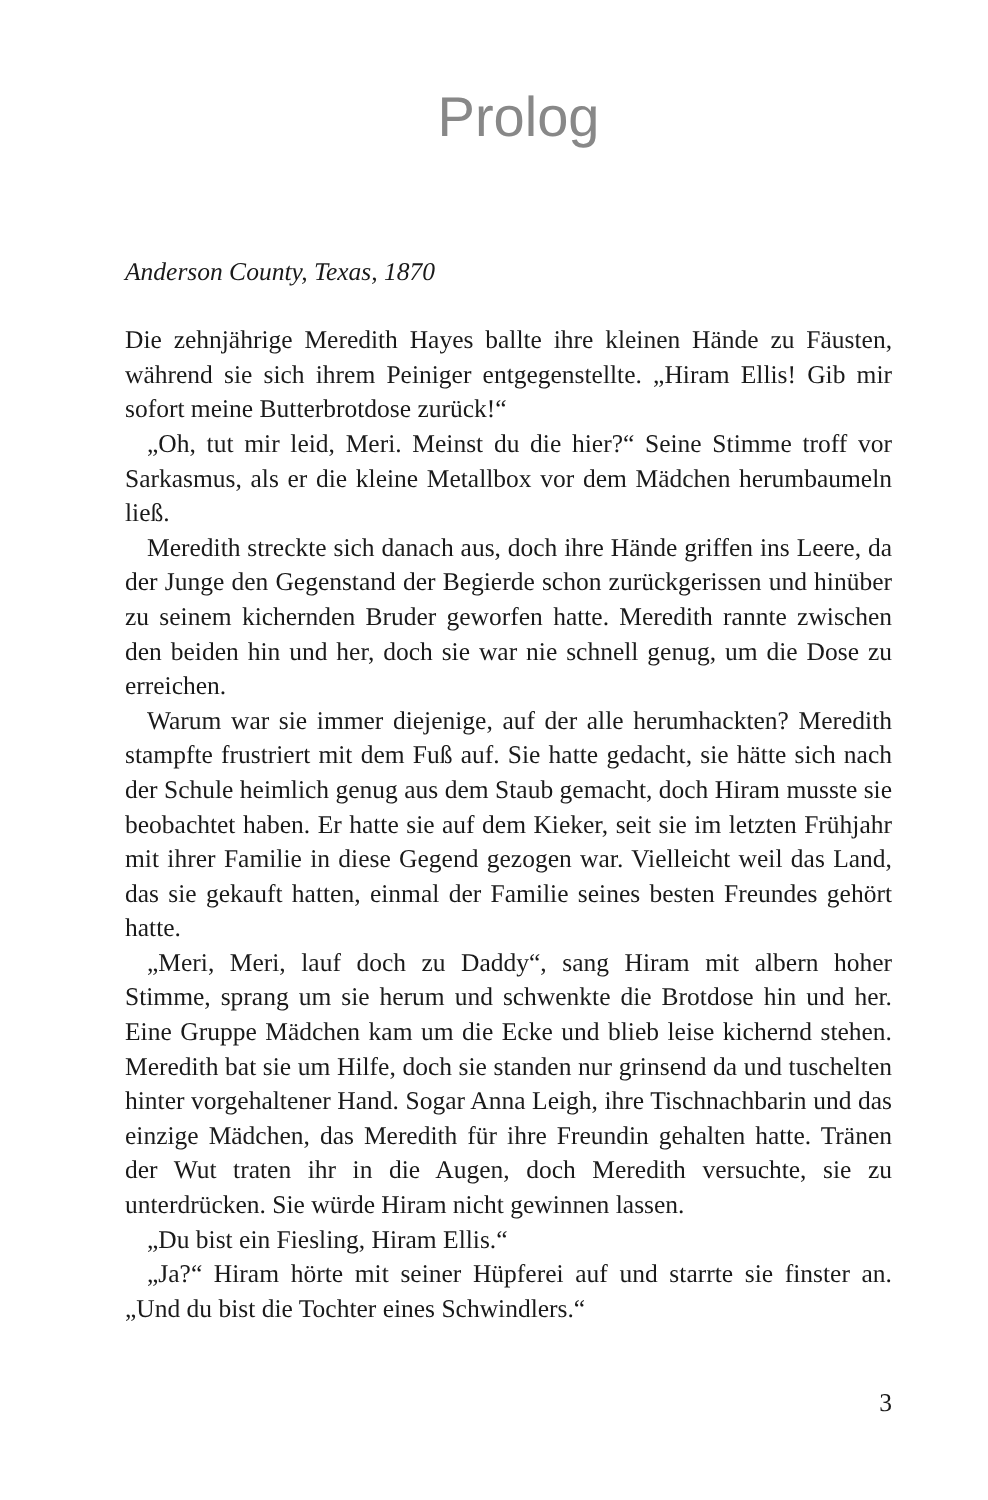Prolog
Anderson County, Texas, 1870
Die zehnjährige Meredith Hayes ballte ihre kleinen Hände zu Fäusten, während sie sich ihrem Peiniger entgegenstellte. „Hiram Ellis! Gib mir sofort meine Butterbrotdose zurück!“
„Oh, tut mir leid, Meri. Meinst du die hier?“ Seine Stimme troff vor Sarkasmus, als er die kleine Metallbox vor dem Mädchen herumbaumeln ließ.
Meredith streckte sich danach aus, doch ihre Hände griffen ins Leere, da der Junge den Gegenstand der Begierde schon zurückgerissen und hinüber zu seinem kichernden Bruder geworfen hatte. Meredith rannte zwischen den beiden hin und her, doch sie war nie schnell genug, um die Dose zu erreichen.
Warum war sie immer diejenige, auf der alle herumhackten? Meredith stampfte frustriert mit dem Fuß auf. Sie hatte gedacht, sie hätte sich nach der Schule heimlich genug aus dem Staub gemacht, doch Hiram musste sie beobachtet haben. Er hatte sie auf dem Kieker, seit sie im letzten Frühjahr mit ihrer Familie in diese Gegend gezogen war. Vielleicht weil das Land, das sie gekauft hatten, einmal der Familie seines besten Freundes gehört hatte.
„Meri, Meri, lauf doch zu Daddy“, sang Hiram mit albern hoher Stimme, sprang um sie herum und schwenkte die Brotdose hin und her. Eine Gruppe Mädchen kam um die Ecke und blieb leise kichernd stehen. Meredith bat sie um Hilfe, doch sie standen nur grinsend da und tuschelten hinter vorgehaltener Hand. Sogar Anna Leigh, ihre Tischnachbarin und das einzige Mädchen, das Meredith für ihre Freundin gehalten hatte. Tränen der Wut traten ihr in die Augen, doch Meredith versuchte, sie zu unterdrücken. Sie würde Hiram nicht gewinnen lassen.
„Du bist ein Fiesling, Hiram Ellis.“
„Ja?“ Hiram hörte mit seiner Hüpferei auf und starrte sie finster an. „Und du bist die Tochter eines Schwindlers.“
3